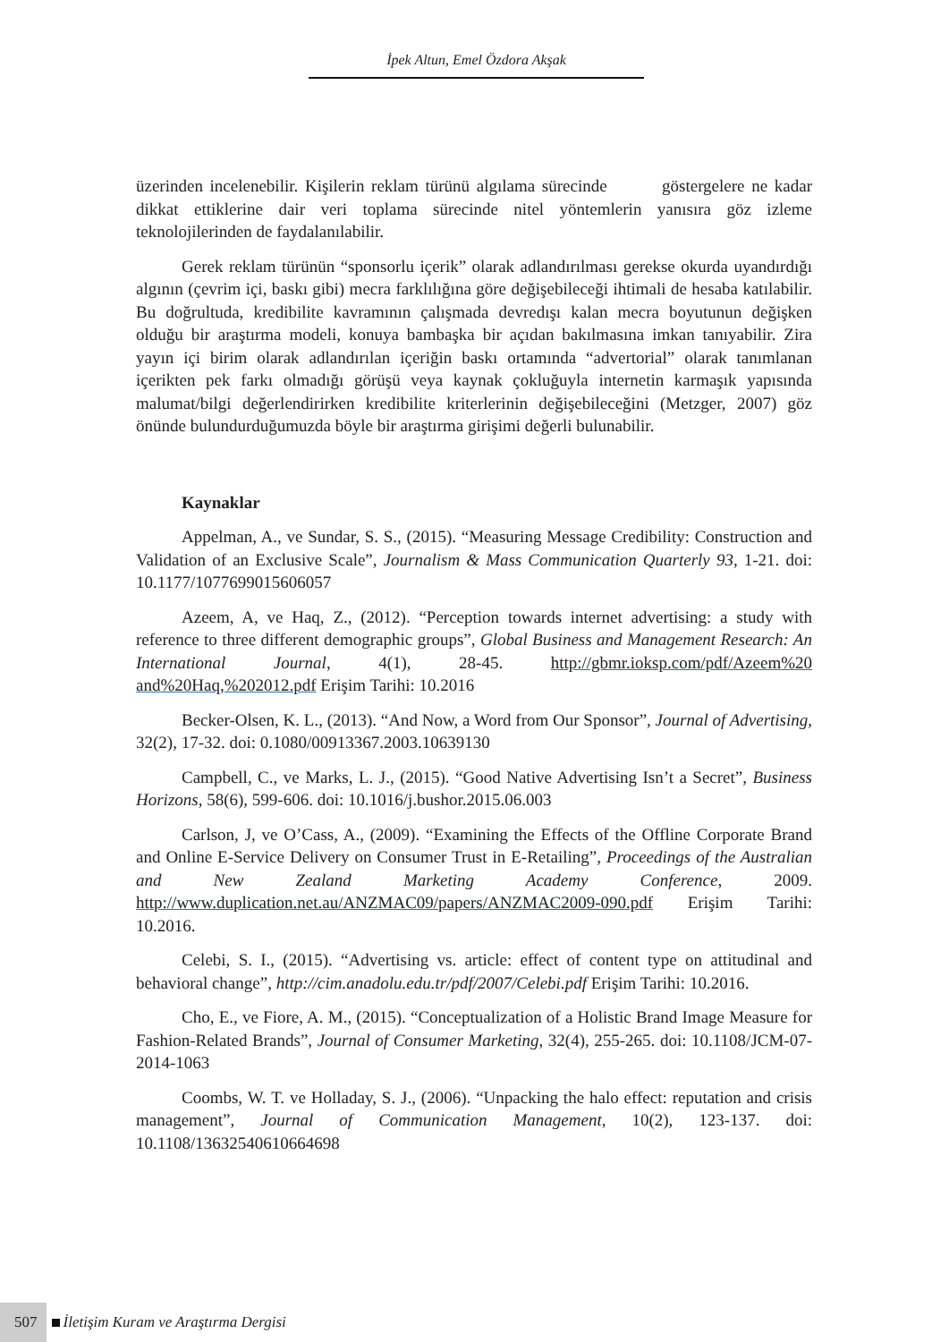İpek Altun, Emel Özdora Akşak
üzerinden incelenebilir. Kişilerin reklam türünü algılama sürecinde göstergelere ne kadar dikkat ettiklerine dair veri toplama sürecinde nitel yöntemlerin yanısıra göz izleme teknolojilerinden de faydalanılabilir.
Gerek reklam türünün “sponsorlu içerik” olarak adlandırılması gerekse okurda uyandırdığı algının (çevrim içi, baskı gibi) mecra farklılığına göre değişebileceği ihtimali de hesaba katılabilir. Bu doğrultuda, kredibilite kavramının çalışmada devredışı kalan mecra boyutunun değişken olduğu bir araştırma modeli, konuya bambaşka bir açıdan bakılmasına imkan tanıyabilir. Zira yayın içi birim olarak adlandırılan içeriğin baskı ortamında “advertorial” olarak tanımlanan içerikten pek farkı olmadığı görüşü veya kaynak çokluğuyla internetin karmaşık yapısında malumat/bilgi değerlendirirken kredibilite kriterlerinin değişebileceğini (Metzger, 2007) göz önünde bulundurduğumuzda böyle bir araştırma girişimi değerli bulunabilir.
Kaynaklar
Appelman, A., ve Sundar, S. S., (2015). “Measuring Message Credibility: Construction and Validation of an Exclusive Scale”, Journalism & Mass Communication Quarterly 93, 1-21. doi: 10.1177/1077699015606057
Azeem, A, ve Haq, Z., (2012). “Perception towards internet advertising: a study with reference to three different demographic groups”, Global Business and Management Research: An International Journal, 4(1), 28-45. http://gbmr.ioksp.com/pdf/Azeem%20 and%20Haq,%202012.pdf Erişim Tarihi: 10.2016
Becker-Olsen, K. L., (2013). “And Now, a Word from Our Sponsor”, Journal of Advertising, 32(2), 17-32. doi: 0.1080/00913367.2003.10639130
Campbell, C., ve Marks, L. J., (2015). “Good Native Advertising Isn’t a Secret”, Business Horizons, 58(6), 599-606. doi: 10.1016/j.bushor.2015.06.003
Carlson, J, ve O’Cass, A., (2009). “Examining the Effects of the Offline Corporate Brand and Online E-Service Delivery on Consumer Trust in E-Retailing”, Proceedings of the Australian and New Zealand Marketing Academy Conference, 2009. http://www.duplication.net.au/ANZMAC09/papers/ANZMAC2009-090.pdf Erişim Tarihi: 10.2016.
Celebi, S. I., (2015). “Advertising vs. article: effect of content type on attitudinal and behavioral change”, http://cim.anadolu.edu.tr/pdf/2007/Celebi.pdf Erişim Tarihi: 10.2016.
Cho, E., ve Fiore, A. M., (2015). “Conceptualization of a Holistic Brand Image Measure for Fashion-Related Brands”, Journal of Consumer Marketing, 32(4), 255-265. doi: 10.1108/JCM-07-2014-1063
Coombs, W. T. ve Holladay, S. J., (2006). “Unpacking the halo effect: reputation and crisis management”, Journal of Communication Management, 10(2), 123-137. doi: 10.1108/13632540610664698
507 İletişim Kuram ve Araştırma Dergisi